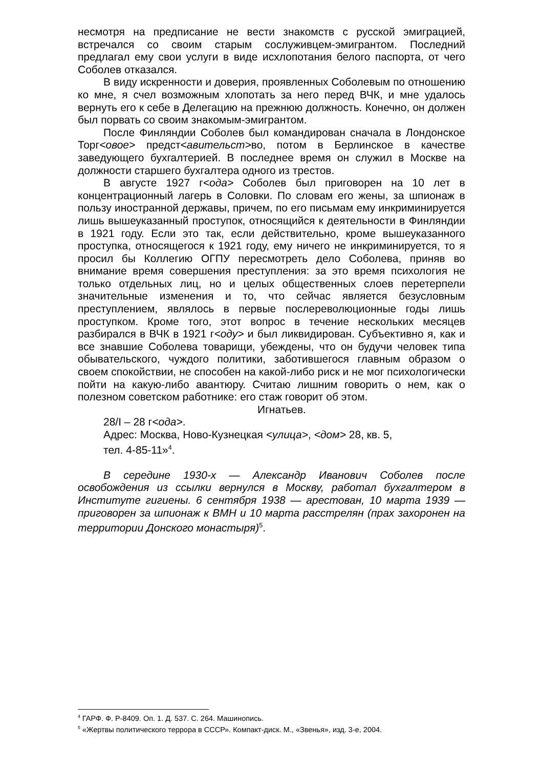несмотря на предписание не вести знакомств с русской эмиграцией, встречался со своим старым сослуживцем-эмигрантом. Последний предлагал ему свои услуги в виде исхлопотания белого паспорта, от чего Соболев отказался.
В виду искренности и доверия, проявленных Соболевым по отношению ко мне, я счел возможным хлопотать за него перед ВЧК, и мне удалось вернуть его к себе в Делегацию на прежнюю должность. Конечно, он должен был порвать со своим знакомым-эмигрантом.
После Финляндии Соболев был командирован сначала в Лондонское Торг<овое> предст<авительст>во, потом в Берлинское в качестве заведующего бухгалтерией. В последнее время он служил в Москве на должности старшего бухгалтера одного из трестов.
В августе 1927 г<ода> Соболев был приговорен на 10 лет в концентрационный лагерь в Соловки. По словам его жены, за шпионаж в пользу иностранной державы, причем, по его письмам ему инкриминируется лишь вышеуказанный проступок, относящийся к деятельности в Финляндии в 1921 году. Если это так, если действительно, кроме вышеуказанного проступка, относящегося к 1921 году, ему ничего не инкриминируется, то я просил бы Коллегию ОГПУ пересмотреть дело Соболева, приняв во внимание время совершения преступления: за это время психология не только отдельных лиц, но и целых общественных слоев перетерпели значительные изменения и то, что сейчас является безусловным преступлением, являлось в первые послереволюционные годы лишь проступком. Кроме того, этот вопрос в течение нескольких месяцев разбирался в ВЧК в 1921 г<оду> и был ликвидирован. Субъективно я, как и все знавшие Соболева товарищи, убеждены, что он будучи человек типа обывательского, чуждого политики, заботившегося главным образом о своем спокойствии, не способен на какой-либо риск и не мог психологически пойти на какую-либо авантюру. Считаю лишним говорить о нем, как о полезном советском работнике: его стаж говорит об этом.
Игнатьев.
28/I – 28 г<ода>.
Адрес: Москва, Ново-Кузнецкая <улица>, <дом> 28, кв. 5,
тел. 4-85-11»<sup>4</sup>.
В середине 1930-х — Александр Иванович Соболев после освобождения из ссылки вернулся в Москву, работал бухгалтером в Институте гигиены. 6 сентября 1938 — арестован, 10 марта 1939 — приговорен за шпионаж к ВМН и 10 марта расстрелян (прах захоронен на территории Донского монастыря)<sup>5</sup>.
<sup>4</sup> ГАРФ. Ф. Р-8409. Оп. 1. Д. 537. С. 264. Машинопись.
<sup>5</sup> «Жертвы политического террора в СССР». Компакт-диск. М., «Звенья», изд. 3-е, 2004.